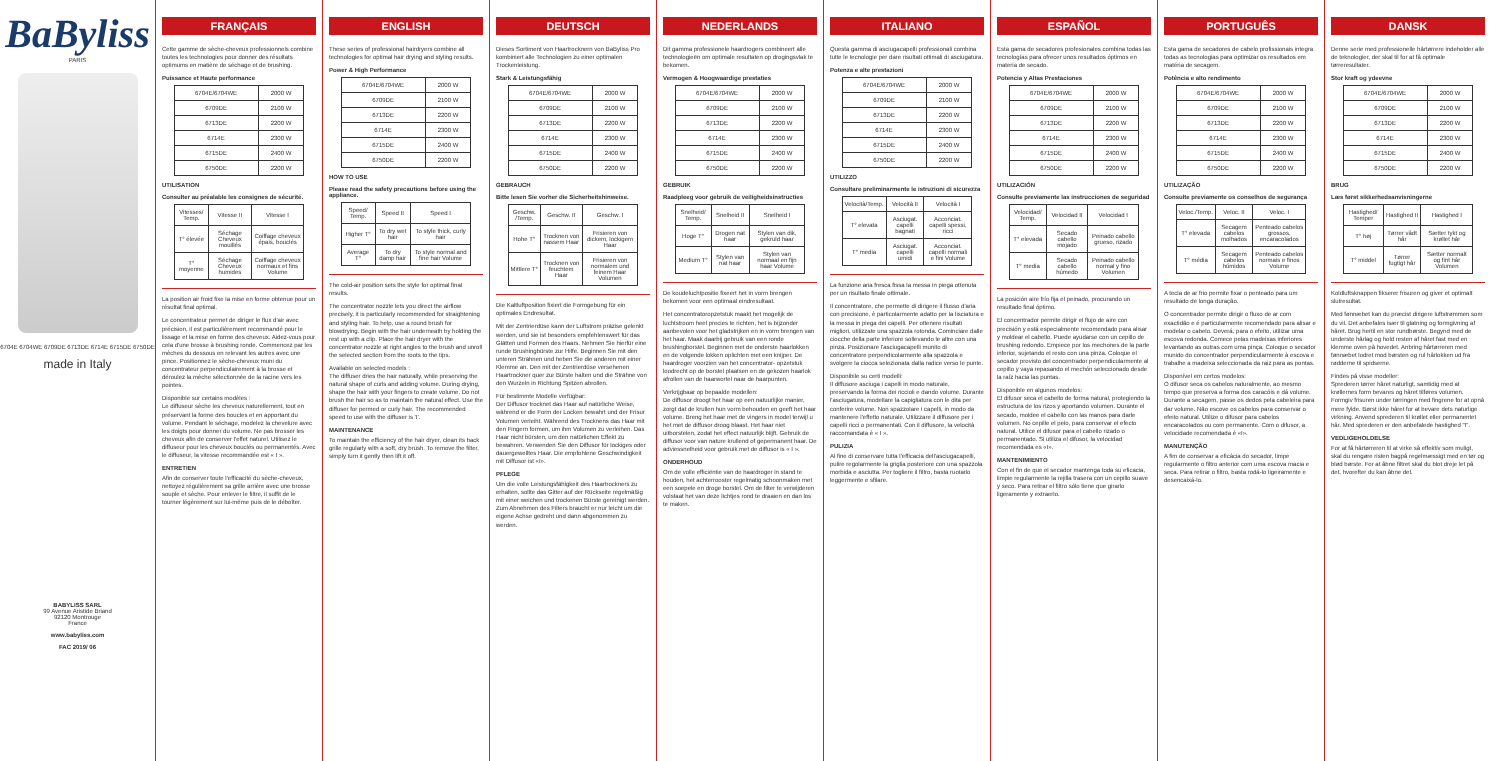BaByliss
PARIS
6704E 6704WE 6709DE 6713DE 6714E 6715DE 6750DE
made in Italy
BABYLISS SARL
99 Avenue Aristide Briand
92120 Montrouge
France
www.babyliss.com
FAC 2019/ 06
FRANÇAIS
Cette gamme de sèche-cheveux professionnels combine toutes les technologies pour donner des résultats optimums en matière de séchage et de brushing.
Puissance et Haute performance
| 6704E/6704WE | 2000 W |
| 6709DE | 2100 W |
| 6713DE | 2200 W |
| 6714E | 2300 W |
| 6715DE | 2400 W |
| 6750DE | 2200 W |
UTILISATION
Consulter au préalable les consignes de sécurité.
| Vitesses/ Temp. | Vitesse II | Vitesse I |
| --- | --- | --- |
| T° élevée | Séchage Cheveux mouillés | Coiffage cheveux épais, bouclés |
| T° moyenne | Séchage Cheveux humides | Coiffage cheveux normaux et fins Volume |
La position air froid fixe la mise en forme obtenue pour un résultat final optimal.
Le concentrateur permet de diriger le flux d'air avec précision, il est particulièrement recommandé pour le lissage et la mise en forme des cheveux. Aidez-vous pour cela d'une brosse à brushing ronde. Commencez par les mèches du dessous en relevant les autres avec une pince. Positionnez le sèche-cheveux muni du concentrateur perpendiculairement à la brosse et déroulez la mèche sélectionnée de la racine vers les pointes.
Disponible sur certains modèles :
Le diffuseur sèche les cheveux naturellement, tout en préservant la forme des boucles et en apportant du volume. Pendant le séchage, modelez la chevelure avec les doigts pour donner du volume. Ne pas brosser les cheveux afin de conserver l'effet naturel. Utilisez le diffuseur pour les cheveux bouclés ou permanentés. Avec le diffuseur, la vitesse recommandée est « I ».
ENTRETIEN
Afin de conserver toute l'efficacité du sèche-cheveux, nettoyez régulièrement sa grille arrière avec une brosse souple et sèche. Pour enlever le filtre, il suffit de le tourner légèrement sur lui-même puis de le déboîter.
ENGLISH
These series of professional hairdryers combine all technologies for optimal hair drying and styling results.
Power & High Performance
| 6704E/6704WE | 2000 W |
| 6709DE | 2100 W |
| 6713DE | 2200 W |
| 6714E | 2300 W |
| 6715DE | 2400 W |
| 6750DE | 2200 W |
HOW TO USE
Please read the safety precautions before using the appliance.
| Speed/ Temp. | Speed II | Speed I |
| --- | --- | --- |
| Higher T° | To dry wet hair | To style thick, curly hair |
| Average T° | To dry damp hair | To style normal and fine hair Volume |
The cold-air position sets the style for optimal final results.
The concentrator nozzle lets you direct the airflow precisely, it is particularly recommended for straightening and styling hair. To help, use a round brush for blowdrying. Begin with the hair underneath by holding the rest up with a clip. Place the hair dryer with the concentrator nozzle at right angles to the brush and unroll the selected section from the roots to the tips.
Available on selected models :
The diffuser dries the hair naturally, while preserving the natural shape of curls and adding volume. During drying, shape the hair with your fingers to create volume. Do not brush the hair so as to maintain the natural effect. Use the diffuser for permed or curly hair. The recommended speed to use with the diffuser is 'I'.
MAINTENANCE
To maintain the efficiency of the hair dryer, clean its back grille regularly with a soft, dry brush. To remove the filter, simply turn it gently then lift it off.
DEUTSCH
Dieses Sortiment von Haartrocknern von BaByliss Pro kombiniert alle Technologien zu einer optimalen Trockenleistung.
Stark & Leistungsfähig
| 6704E/6704WE | 2000 W |
| 6709DE | 2100 W |
| 6713DE | 2200 W |
| 6714E | 2300 W |
| 6715DE | 2400 W |
| 6750DE | 2200 W |
GEBRAUCH
Bitte lesen Sie vorher die Sicherheitshinweise.
| Geschw. /Temp. | Geschw. II | Geschw. I |
| --- | --- | --- |
| Hohe T° | Trocknen von nassem Haar | Frisieren von dickem, lockigem Haar |
| Mittlere T° | Trocknen von feuchtem Haar | Frisieren von normalem und feinem Haar Volumen |
Die Kaltluftposition fixiert die Formgebung für ein optimales Endresultat.
Mit der Zentrierdüse kann der Luftstrom präzise gelenkt werden, und sie ist besonders empfehlenswert für das Glätten und Formen des Haars. Nehmen Sie hierfür eine runde Brushingbürste zur Hilfe. Beginnen Sie mit den unteren Strähnen und heben Sie die anderen mit einer Klemme an. Den mit der Zentrierdüse versehenen Haartrockner quer zur Bürste halten und die Strähne von den Wurzeln in Richtung Spitzen abrollen.
Für bestimmte Modelle verfügbar:
Der Diffusor trocknet das Haar auf natürliche Weise, während er die Form der Locken bewahrt und der Frisur Volumen verleiht. Während des Trocknens das Haar mit den Fingern formen, um ihm Volumen zu verleihen. Das Haar nicht bürsten, um den natürlichen Effekt zu bewahren. Verwenden Sie den Diffusor für lockiges oder dauergewelltes Haar. Die empfohlene Geschwindigkeit mit Diffusor ist «I».
PFLEGE
Um die volle Leistungsfähigkeit des Haartrockners zu erhalten, sollte das Gitter auf der Rückseite regelmäßig mit einer weichen und trockenen Bürste gereinigt werden. Zum Abnehmen des Filters braucht er nur leicht um die eigene Achse gedreht und dann abgenommen zu werden.
NEDERLANDS
Dit gamma professionele haardrogers combineert alle technologieën om optimale resultaten op drogingsvlak te bekomen.
Vermogen & Hoogwaardige prestaties
| 6704E/6704WE | 2000 W |
| 6709DE | 2100 W |
| 6713DE | 2200 W |
| 6714E | 2300 W |
| 6715DE | 2400 W |
| 6750DE | 2200 W |
GEBRUIK
Raadpleeg voor gebruik de veiligheidsinstructies
| Snelheid/ Temp. | Snelheid II | Snelheid I |
| --- | --- | --- |
| Hoge T° | Drogen nat haar | Stylen van dik, gekruld haar |
| Medium T° | Stylen van nat haar | Stylen van normaal en fijn haar Volume |
De koudeluchtpositie fixeert het in vorm brengen bekomen voor een optimaal eindresultaat.
Het concentratoropzetstuk maakt het mogelijk de luchtstroom heel precies te richten, het is bijzonder aanbevolen voor het gladstrijken en in vorm brengen van het haar. Maak daarbij gebruik van een ronde brushingborstel. Beginnen met de onderste haarlokken en de volgende lokken oplichten met een knijper. De haardroger voorzien van het concentrator- opzetstuk loodrecht op de borstel plaatsen en de gekozen haarlok afrollen van de haarwortel naar de haarpunten.
Verkrijgbaar op bepaalde modellen:
De diffusor droogt het haar op een natuurlijke manier, zorgt dat de krullen hun vorm behouden en geeft het haar volume. Breng het haar met de vingers in model terwijl u het met de diffusor droog blaast. Het haar niet uitborstelen, zodat het effect natuurlijk blijft. Gebruik de diffusor voor van nature krullend of gepermanent haar. De adviessnelheid voor gebruik met de diffusor is « I ».
ONDERHOUD
Om de volle efficiëntie van de haardroger in stand te houden, het achterrooster regelmatig schoonmaken met een soepele en droge borstel. Om de filter te verwijderen volstaat het van deze lichtjes rond te draaien en dan los te maken.
ITALIANO
Questa gamma di asciugacapelli professionali combina tutte le tecnologie per dare risultati ottimali di asciugatura.
Potenza e alte prestazioni
| 6704E/6704WE | 2000 W |
| 6709DE | 2100 W |
| 6713DE | 2200 W |
| 6714E | 2300 W |
| 6715DE | 2400 W |
| 6750DE | 2200 W |
UTILIZZO
Consultare preliminarmente le istruzioni di sicurezza
| Velocità/Temp. | Velocità II | Velocità I |
| --- | --- | --- |
| T° elevata | Asciugat. capelli bagnati | Acconciat. capelli spessi, ricci |
| T° media | Asciugat. capelli umidi | Acconciat. capelli normali e fini Volume |
La funzione aria fresca fissa la messa in piega ottenuta per un risultato finale ottimale.
Il concentratore, che permette di dirigere il flusso d'aria con precisione, è particolarmente adatto per la lisciatura e la messa in piega dei capelli. Per ottenere risultati migliori, utilizzate una spazzola rotonda. Cominciare dalle ciocche della parte inferiore sollevando le altre con una pinza. Posizionare l'asciugacapelli munito di concentratore perpendicolarmente alla spazzola e svolgere la ciocca selezionata dalla radice verso le punte.
Disponibile su certi modelli:
Il diffusore asciuga i capelli in modo naturale, preservando la forma dei riccioli e dando volume. Durante l'asciugatura, modellare la capigliatura con le dita per conferire volume. Non spazzolare i capelli, in modo da mantenere l'effetto naturale. Utilizzare il diffusore per i capelli ricci o permanentati. Con il diffusore, la velocità raccomandata è « I ».
PULIZIA
Al fine di conservare tutta l'efficacia dell'asciugacapelli, pulire regolarmente la griglia posteriore con una spazzola morbida e asciutta. Per togliere il filtro, basta ruotarlo leggermente e sfilare.
ESPAÑOL
Esta gama de secadores profesionales combina todas las tecnologías para ofrecer unos resultados óptimos en materia de secado.
Potencia y Altas Prestaciones
| 6704E/6704WE | 2000 W |
| 6709DE | 2100 W |
| 6713DE | 2200 W |
| 6714E | 2300 W |
| 6715DE | 2400 W |
| 6750DE | 2200 W |
UTILIZACIÓN
Consulte previamente las instrucciones de seguridad
| Velocidad/ Temp. | Velocidad II | Velocidad I |
| --- | --- | --- |
| T° elevada | Secado cabello mojado | Peinado cabello grueso, rizado |
| T° media | Secado cabello húmedo | Peinado cabello normal y fino Volumen |
La posición aire frío fija el peinado, procurando un resultado final óptimo.
El concentrador permite dirigir el flujo de aire con precisión y está especialmente recomendado para alisar y moldear el cabello. Puede ayudarse con un cepillo de brushing redondo. Empiece por los mechones de la parte inferior, sujetando el resto con una pinza. Coloque el secador provisto del concentrador perpendicularmente al cepillo y vaya repasando el mechón seleccionado desde la raíz hacia las puntas.
Disponible en algunos modelos:
El difusor seca el cabello de forma natural, protegiendo la estructura de los rizos y aportando volumen. Durante el secado, moldee el cabello con las manos para darle volumen. No cepille el pelo, para conservar el efecto natural. Utilice el difusor para el cabello rizado o permanentado. Si utiliza el difusor, la velocidad recomendada es «I».
MANTENIMIENTO
Con el fin de que el secador mantenga toda su eficacia, limpie regularmente la rejilla trasera con un cepillo suave y seco. Para retirar el filtro sólo tiene que girarlo ligeramente y extraerlo.
PORTUGUÊS
Esta gama de secadores de cabelo profissionais integra todas as tecnologias para optimizar os resultados em matéria de secagem.
Potência e alto rendimento
| 6704E/6704WE | 2000 W |
| 6709DE | 2100 W |
| 6713DE | 2200 W |
| 6714E | 2300 W |
| 6715DE | 2400 W |
| 6750DE | 2200 W |
UTILIZAÇÃO
Consulte previamente os conselhos de segurança
| Veloc./Temp. | Veloc. II | Veloc. I |
| --- | --- | --- |
| T° elevada | Secagem cabelos molhados | Penteado cabelos grossos, encaracolados |
| T° média | Secagem cabelos húmidos | Penteado cabelos normais e finos Volume |
A tecla de ar frio permite fixar o penteado para um resultado de longa duração.
O concentrador permite dirigir o fluxo de ar com exactidão e é particularmente recomendado para alisar e modelar o cabelo. Deverá, para o efeito, utilizar uma escova redonda. Comece pelas madeixas inferiores levantando as outras com uma pinça. Coloque o secador munido do concentrador perpendicularmente à escova e trabalhe a madeixa seleccionada da raiz para as pontas.
Disponível em certos modelos:
O difusor seca os cabelos naturalmente, ao mesmo tempo que preserva a forma dos caracóis e dá volume. Durante a secagem, passe os dedos pela cabeleira para dar volume. Não escove os cabelos para conservar o efeito natural. Utilize o difusor para cabelos encaracolados ou com permanente. Com o difusor, a velocidade recomendada é «I».
MANUTENÇÃO
A fim de conservar a eficácia do secador, limpe regularmente o filtro anterior com uma escova macia e seca. Para retirar o filtro, basta rodá-lo ligeiramente e desencaixá-lo.
DANSK
Denne serie med professionelle hårtørrere indeholder alle de teknologier, der skal til for at få optimale tørreresultater.
Stor kraft og ydeevne
| 6704E/6704WE | 2000 W |
| 6709DE | 2100 W |
| 6713DE | 2200 W |
| 6714E | 2300 W |
| 6715DE | 2400 W |
| 6750DE | 2200 W |
BRUG
Læs først sikkerhedsanvisningerne
| Hastighed/ Temper | Hastighed II | Hastighed I |
| --- | --- | --- |
| T° høj | Tørrer vådt hår | Sætter tykt og krøllet hår |
| T° middel | Tørrer fugtigt hår | Sætter normalt og fint hår Volumen |
Koldluftsknappen fikserer frisuren og giver et optimalt slutresultat.
Med fønnæbet kan du præcist dirigere luftstrømmen som du vil. Det anbefales især til glatning og formgivning af håret. Brug hertil en stor rundbørste. Begynd med de underste hårlag og hold resten af håret fast med en klemme oven på hovedet. Anbring hårtørreren med fønnæbet lodret mod børsten og rul hårlokken ud fra rødderne til spidserne.
Findes på visse modeller:
Spre­deren tørrer håret naturligt, samtidig med at krøllernes form bevares og håret tilføres volumen. Formgiv frisuren under tørringen med fingrene for at opnå mere fylde. Børst ikke håret for at bevare dets naturlige virkning. Anvend sprederen til krøllet eller permanentet hår. Med sprederen er den anbefalede hastighed "I".
VEDLIGEHOLDELSE
For at få hårtørreren til at virke så effektiv som muligt, skal du rengøre risten bagpå regelmæssigt med en tør og blød børste. For at åbne filtret skal du blot dreje let på det, hvorefter du kan åbne det.